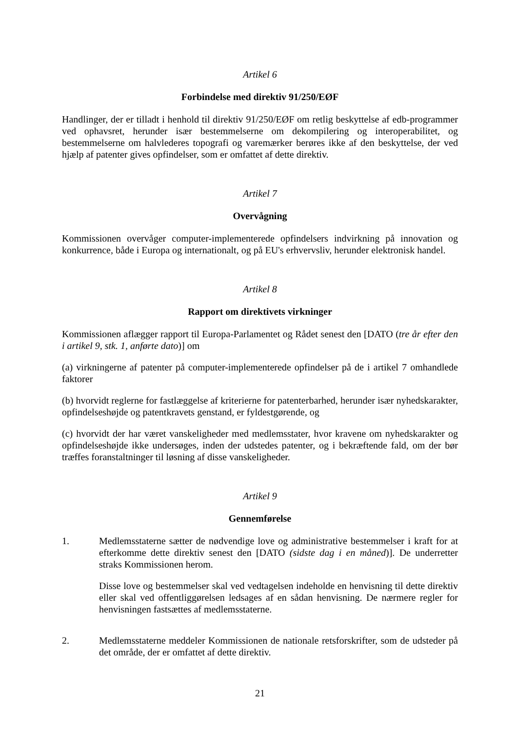Artikel 6
Forbindelse med direktiv 91/250/EØF
Handlinger, der er tilladt i henhold til direktiv 91/250/EØF om retlig beskyttelse af edb-programmer ved ophavsret, herunder især bestemmelserne om dekompilering og interoperabilitet, og bestemmelserne om halvlederes topografi og varemærker berøres ikke af den beskyttelse, der ved hjælp af patenter gives opfindelser, som er omfattet af dette direktiv.
Artikel 7
Overvågning
Kommissionen overvåger computer-implementerede opfindelsers indvirkning på innovation og konkurrence, både i Europa og internationalt, og på EU's erhvervsliv, herunder elektronisk handel.
Artikel 8
Rapport om direktivets virkninger
Kommissionen aflægger rapport til Europa-Parlamentet og Rådet senest den [DATO (tre år efter den i artikel 9, stk. 1, anførte dato)] om
(a) virkningerne af patenter på computer-implementerede opfindelser på de i artikel 7 omhandlede faktorer
(b) hvorvidt reglerne for fastlæggelse af kriterierne for patenterbarhed, herunder især nyhedskarakter, opfindelseshøjde og patentkravets genstand, er fyldestgørende, og
(c) hvorvidt der har været vanskeligheder med medlemsstater, hvor kravene om nyhedskarakter og opfindelseshøjde ikke undersøges, inden der udstedes patenter, og i bekræftende fald, om der bør træffes foranstaltninger til løsning af disse vanskeligheder.
Artikel 9
Gennemførelse
1. Medlemsstaterne sætter de nødvendige love og administrative bestemmelser i kraft for at efterkomme dette direktiv senest den [DATO (sidste dag i en måned)]. De underretter straks Kommissionen herom.
Disse love og bestemmelser skal ved vedtagelsen indeholde en henvisning til dette direktiv eller skal ved offentliggørelsen ledsages af en sådan henvisning. De nærmere regler for henvisningen fastsættes af medlemsstaterne.
2. Medlemsstaterne meddeler Kommissionen de nationale retsforskrifter, som de udsteder på det område, der er omfattet af dette direktiv.
21